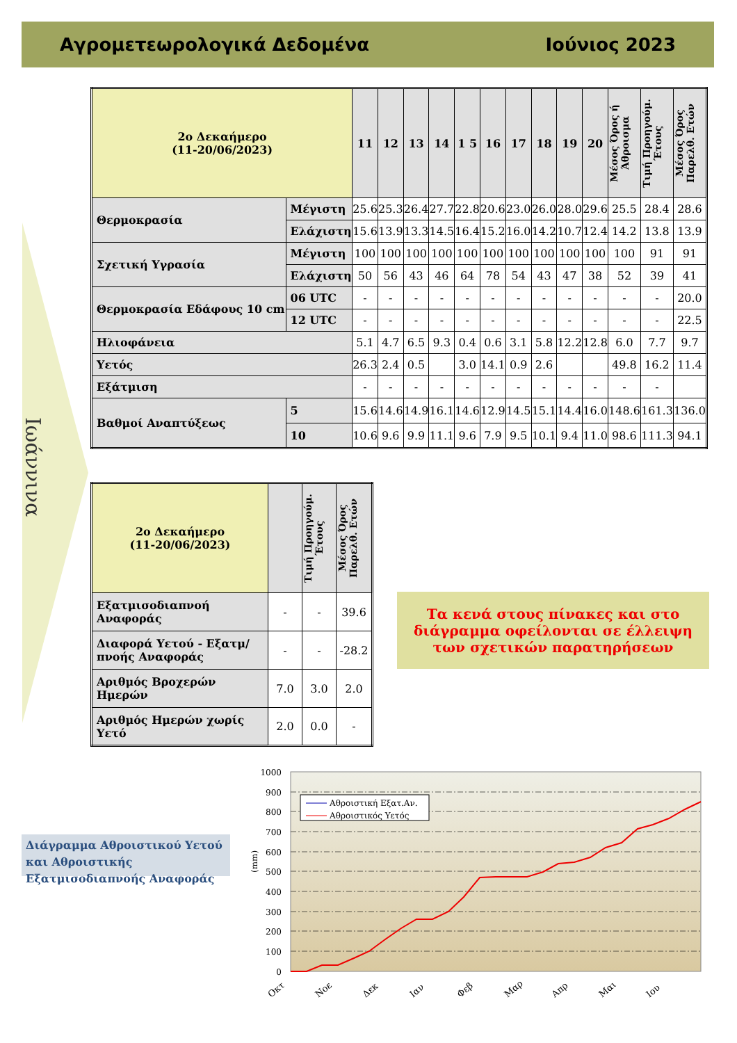Αγρομετεωρολογικά Δεδομένα Ιούνιος 2023
Ιωάννινα
| 2ο Δεκαήμερο (11-20/06/2023) | | 11 | 12 | 13 | 14 | 1 5 | 16 | 17 | 18 | 19 | 20 | Μέσος Όρος ή Άθροισμα | Τιμή Προηγούμ. Έτους | Μέσος Όρος Παρελθ. Ετών |
| --- | --- | --- | --- | --- | --- | --- | --- | --- | --- | --- | --- | --- | --- | --- |
| Θερμοκρασία | Μέγιστη | 25.6 | 25.3 | 26.4 | 27.7 | 22.8 | 20.6 | 23.0 | 26.0 | 28.0 | 29.6 | 25.5 | 28.4 | 28.6 |
| | Ελάχιστη | 15.6 | 13.9 | 13.3 | 14.5 | 16.4 | 15.2 | 16.0 | 14.2 | 10.7 | 12.4 | 14.2 | 13.8 | 13.9 |
| Σχετική Υγρασία | Μέγιστη | 100 | 100 | 100 | 100 | 100 | 100 | 100 | 100 | 100 | 100 | 100 | 91 | 91 |
| | Ελάχιστη | 50 | 56 | 43 | 46 | 64 | 78 | 54 | 43 | 47 | 38 | 52 | 39 | 41 |
| Θερμοκρασία Εδάφους 10 cm | 06 UTC | - | - | - | - | - | - | - | - | - | - | - | - | 20.0 |
| | 12 UTC | - | - | - | - | - | - | - | - | - | - | - | - | 22.5 |
| Ηλιοφάνεια | | 5.1 | 4.7 | 6.5 | 9.3 | 0.4 | 0.6 | 3.1 | 5.8 | 12.2 | 12.8 | 6.0 | 7.7 | 9.7 |
| Υετός | | 26.3 | 2.4 | 0.5 | | 3.0 | 14.1 | 0.9 | 2.6 | | | 49.8 | 16.2 | 11.4 |
| Εξάτμιση | | - | - | - | - | - | - | - | - | - | - | - | - | |
| Βαθμοί Αναπτύξεως | 5 | 15.6 | 14.6 | 14.9 | 16.1 | 14.6 | 12.9 | 14.5 | 15.1 | 14.4 | 16.0 | 148.6 | 161.3 | 136.0 |
| | 10 | 10.6 | 9.6 | 9.9 | 11.1 | 9.6 | 7.9 | 9.5 | 10.1 | 9.4 | 11.0 | 98.6 | 111.3 | 94.1 |
| 2ο Δεκαήμερο (11-20/06/2023) | | Τιμή Προηγούμ. Έτους | Μέσος Όρος Παρελθ. Ετών |
| --- | --- | --- | --- |
| Εξατμισοδιαπνοή Αναφοράς | - | - | 39.6 |
| Διαφορά Υετού - Εξατμ/πνοής Αναφοράς | - | - | -28.2 |
| Αριθμός Βροχερών Ημερών | 7.0 | 3.0 | 2.0 |
| Αριθμός Ημερών χωρίς Υετό | 2.0 | 0.0 | - |
Τα κενά στους πίνακες και στο διάγραμμα οφείλονται σε έλλειψη των σχετικών παρατηρήσεων
Διάγραμμα Αθροιστικού Υετού και Αθροιστικής Εξατμισοδιαπνοής Αναφοράς
1000
900
800
700
600
500
400
300
200
100
0
(mm)
Οκτ
Νοε
Δεκ
Ιαν
Φεβ
Μαρ
Απρ
Μαι
Ιου
Αθροιστική Εξατ.Αν.
Αθροιστικός Υετός